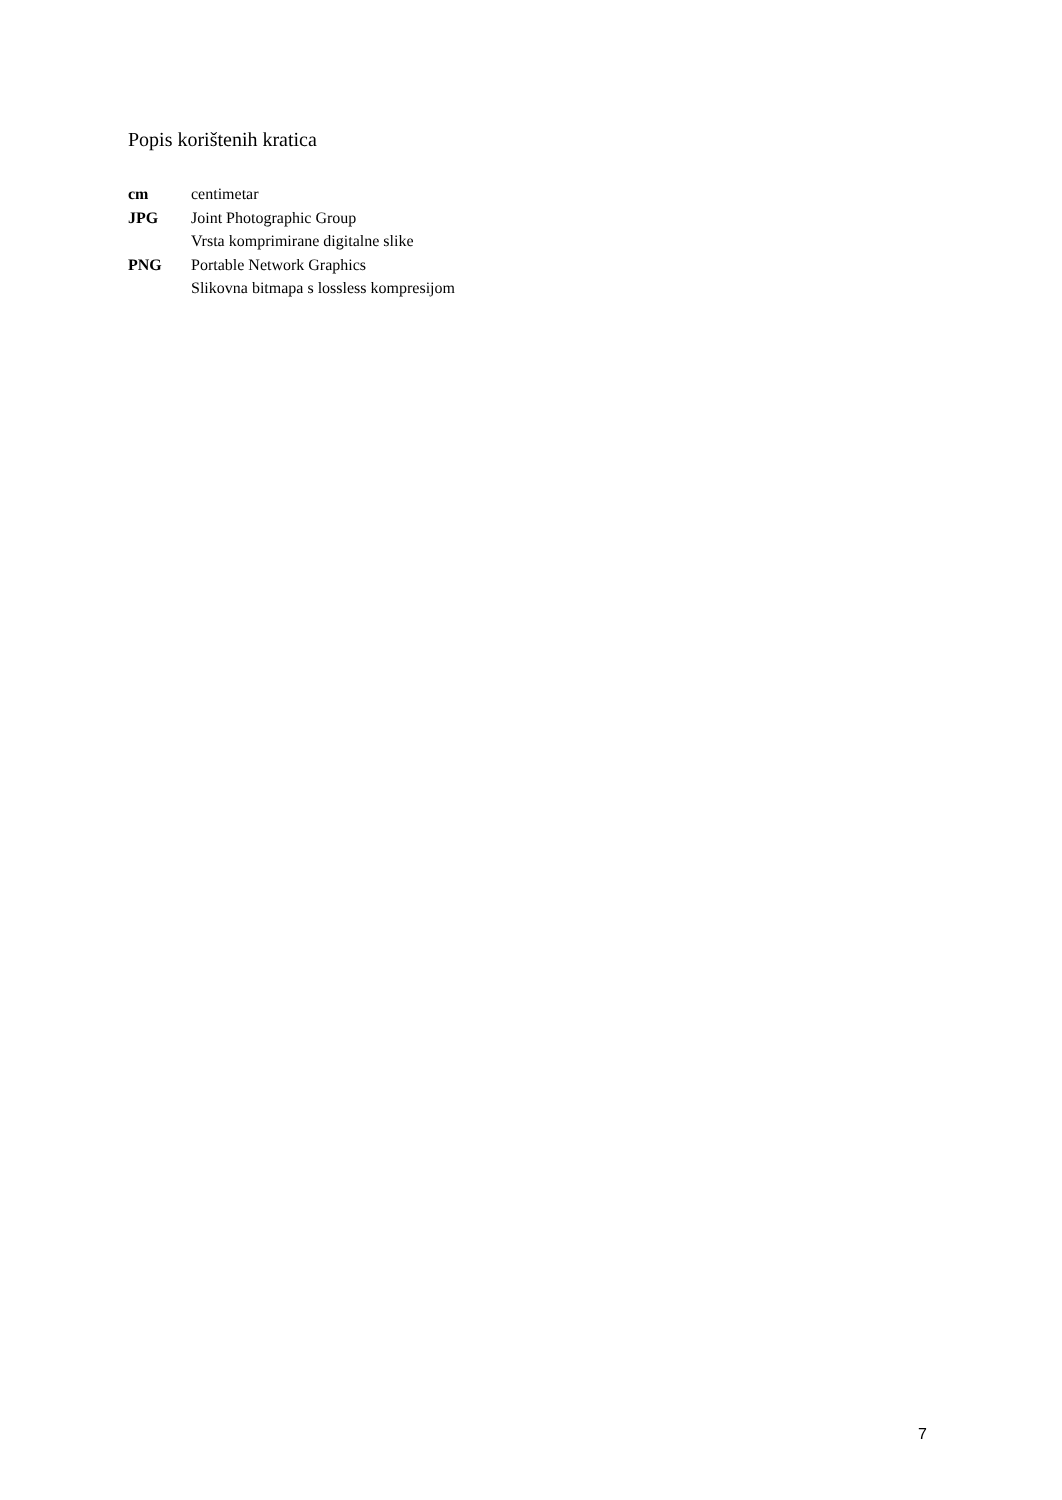Popis korištenih kratica
cm centimetar
JPG Joint Photographic Group
Vrsta komprimirane digitalne slike
PNG Portable Network Graphics
Slikovna bitmapa s lossless kompresijom
7